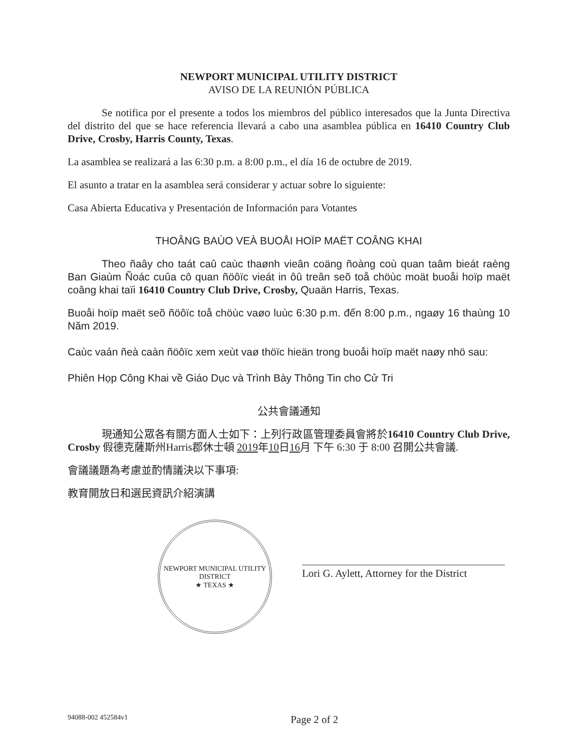NEWPORT MUNICIPAL UTILITY DISTRICT
AVISO DE LA REUNIÓN PÚBLICA
Se notifica por el presente a todos los miembros del público interesados que la Junta Directiva del distrito del que se hace referencia llevará a cabo una asamblea pública en 16410 Country Club Drive, Crosby, Harris County, Texas.
La asamblea se realizará a las 6:30 p.m. a 8:00 p.m., el día 16 de octubre de 2019.
El asunto a tratar en la asamblea será considerar y actuar sobre lo siguiente:
Casa Abierta Educativa y Presentación de Información para Votantes
THOÂNG BAÙO VEÀ BUOÅI HOÏP MAËT COÂNG KHAI
Theo ñaây cho taát caû caùc thaønh vieân coäng ñoàng coù quan taâm bieát raèng Ban Giaùm Ñoác cuûa cô quan ñöôïc vieát in ôû treân seõ toå chöùc moät buoåi hoïp maët coâng khai taïi 16410 Country Club Drive, Crosby, Quaän Harris, Texas.
Buoåi hoïp maët seõ ñöôïc toå chöùc vaøo luùc 6:30 p.m. đến 8:00 p.m., ngaøy 16 thaùng 10 Năm 2019.
Caùc vaán ñeà caàn ñöôïc xem xeùt vaø thöïc hieän trong buoåi hoïp maët naøy nhö sau:
Phiên Họp Công Khai về Giáo Dục và Trình Bày Thông Tin cho Cử Tri
公共會議通知
現通知公眾各有關方面人士如下：上列行政區管理委員會將於16410 Country Club Drive, Crosby 假德克薩斯州Harris郡休士頓 2019年10日16月 下午 6:30 于 8:00 召開公共會議.
會議議題為考慮並酌情議決以下事項:
教育開放日和選民資訊介紹演講
NEWPORT MUNICIPAL UTILITY DISTRICT
★ TEXAS ★
Lori G. Aylett, Attorney for the District
94088-002 452584v1 Page 2 of 2